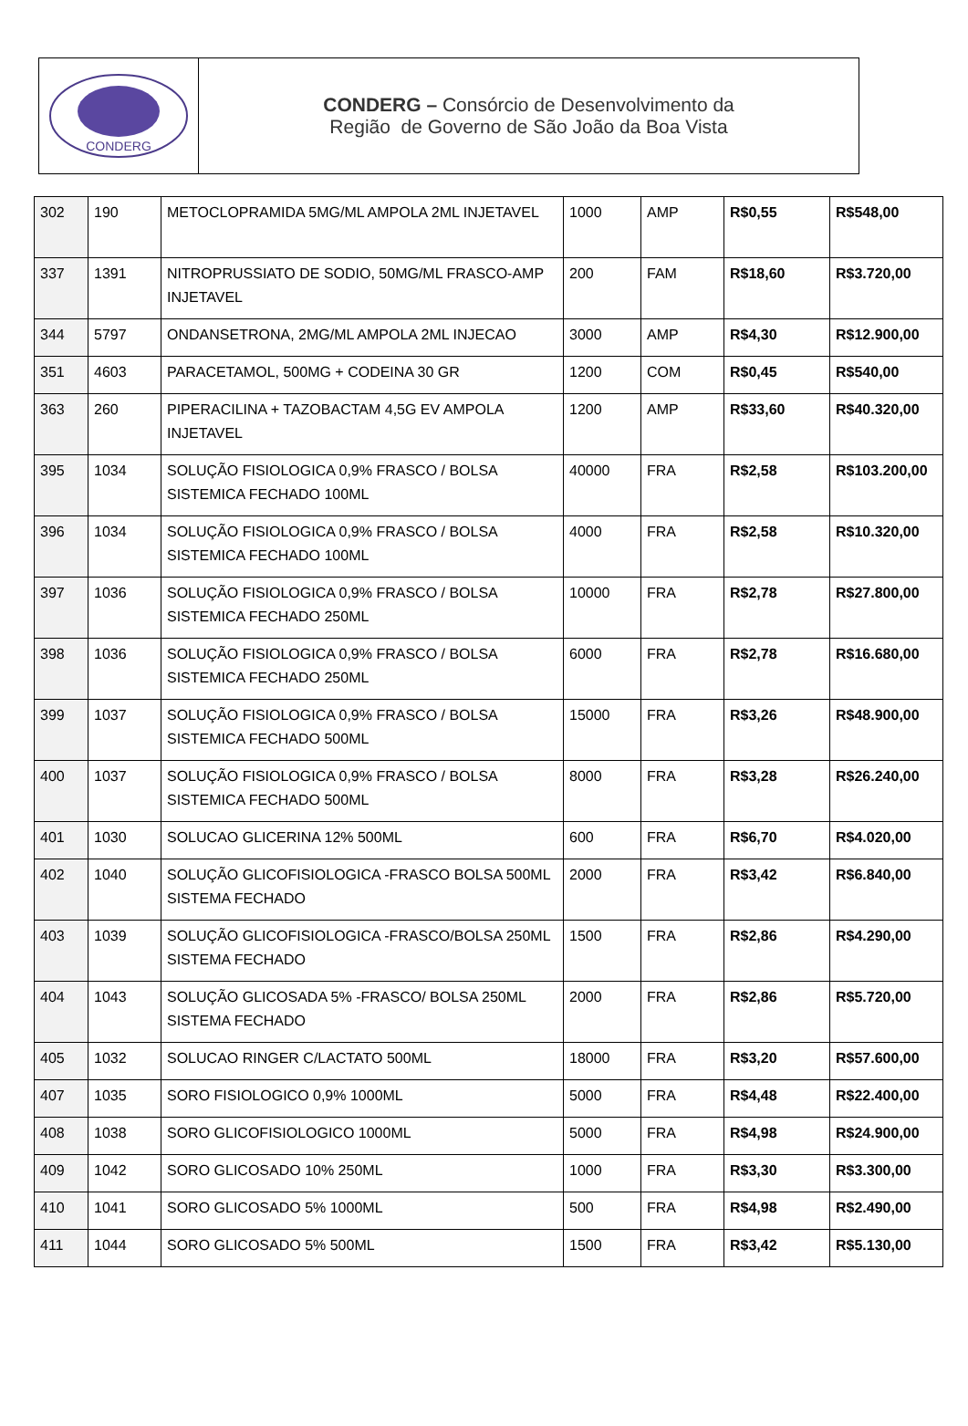CONDERG
CONDERG – Consórcio de Desenvolvimento da
Região de Governo de São João da Boa Vista
| 302 | 190 | METOCLOPRAMIDA 5MG/ML AMPOLA 2ML INJETAVEL | 1000 | AMP | R$0,55 | R$548,00 |
| 337 | 1391 | NITROPRUSSIATO DE SODIO, 50MG/ML FRASCO-AMP INJETAVEL | 200 | FAM | R$18,60 | R$3.720,00 |
| 344 | 5797 | ONDANSETRONA, 2MG/ML AMPOLA 2ML INJECAO | 3000 | AMP | R$4,30 | R$12.900,00 |
| 351 | 4603 | PARACETAMOL, 500MG + CODEINA 30 GR | 1200 | COM | R$0,45 | R$540,00 |
| 363 | 260 | PIPERACILINA + TAZOBACTAM 4,5G EV AMPOLA INJETAVEL | 1200 | AMP | R$33,60 | R$40.320,00 |
| 395 | 1034 | SOLUÇÃO FISIOLOGICA 0,9% FRASCO / BOLSA SISTEMICA FECHADO 100ML | 40000 | FRA | R$2,58 | R$103.200,00 |
| 396 | 1034 | SOLUÇÃO FISIOLOGICA 0,9% FRASCO / BOLSA SISTEMICA FECHADO 100ML | 4000 | FRA | R$2,58 | R$10.320,00 |
| 397 | 1036 | SOLUÇÃO FISIOLOGICA 0,9% FRASCO / BOLSA SISTEMICA FECHADO 250ML | 10000 | FRA | R$2,78 | R$27.800,00 |
| 398 | 1036 | SOLUÇÃO FISIOLOGICA 0,9% FRASCO / BOLSA SISTEMICA FECHADO 250ML | 6000 | FRA | R$2,78 | R$16.680,00 |
| 399 | 1037 | SOLUÇÃO FISIOLOGICA 0,9% FRASCO / BOLSA SISTEMICA FECHADO 500ML | 15000 | FRA | R$3,26 | R$48.900,00 |
| 400 | 1037 | SOLUÇÃO FISIOLOGICA 0,9% FRASCO / BOLSA SISTEMICA FECHADO 500ML | 8000 | FRA | R$3,28 | R$26.240,00 |
| 401 | 1030 | SOLUCAO GLICERINA 12% 500ML | 600 | FRA | R$6,70 | R$4.020,00 |
| 402 | 1040 | SOLUÇÃO GLICOFISIOLOGICA -FRASCO BOLSA 500ML SISTEMA FECHADO | 2000 | FRA | R$3,42 | R$6.840,00 |
| 403 | 1039 | SOLUÇÃO GLICOFISIOLOGICA -FRASCO/BOLSA 250ML SISTEMA FECHADO | 1500 | FRA | R$2,86 | R$4.290,00 |
| 404 | 1043 | SOLUÇÃO GLICOSADA 5% -FRASCO/ BOLSA 250ML SISTEMA FECHADO | 2000 | FRA | R$2,86 | R$5.720,00 |
| 405 | 1032 | SOLUCAO RINGER C/LACTATO 500ML | 18000 | FRA | R$3,20 | R$57.600,00 |
| 407 | 1035 | SORO FISIOLOGICO 0,9% 1000ML | 5000 | FRA | R$4,48 | R$22.400,00 |
| 408 | 1038 | SORO GLICOFISIOLOGICO 1000ML | 5000 | FRA | R$4,98 | R$24.900,00 |
| 409 | 1042 | SORO GLICOSADO 10% 250ML | 1000 | FRA | R$3,30 | R$3.300,00 |
| 410 | 1041 | SORO GLICOSADO 5% 1000ML | 500 | FRA | R$4,98 | R$2.490,00 |
| 411 | 1044 | SORO GLICOSADO 5% 500ML | 1500 | FRA | R$3,42 | R$5.130,00 |